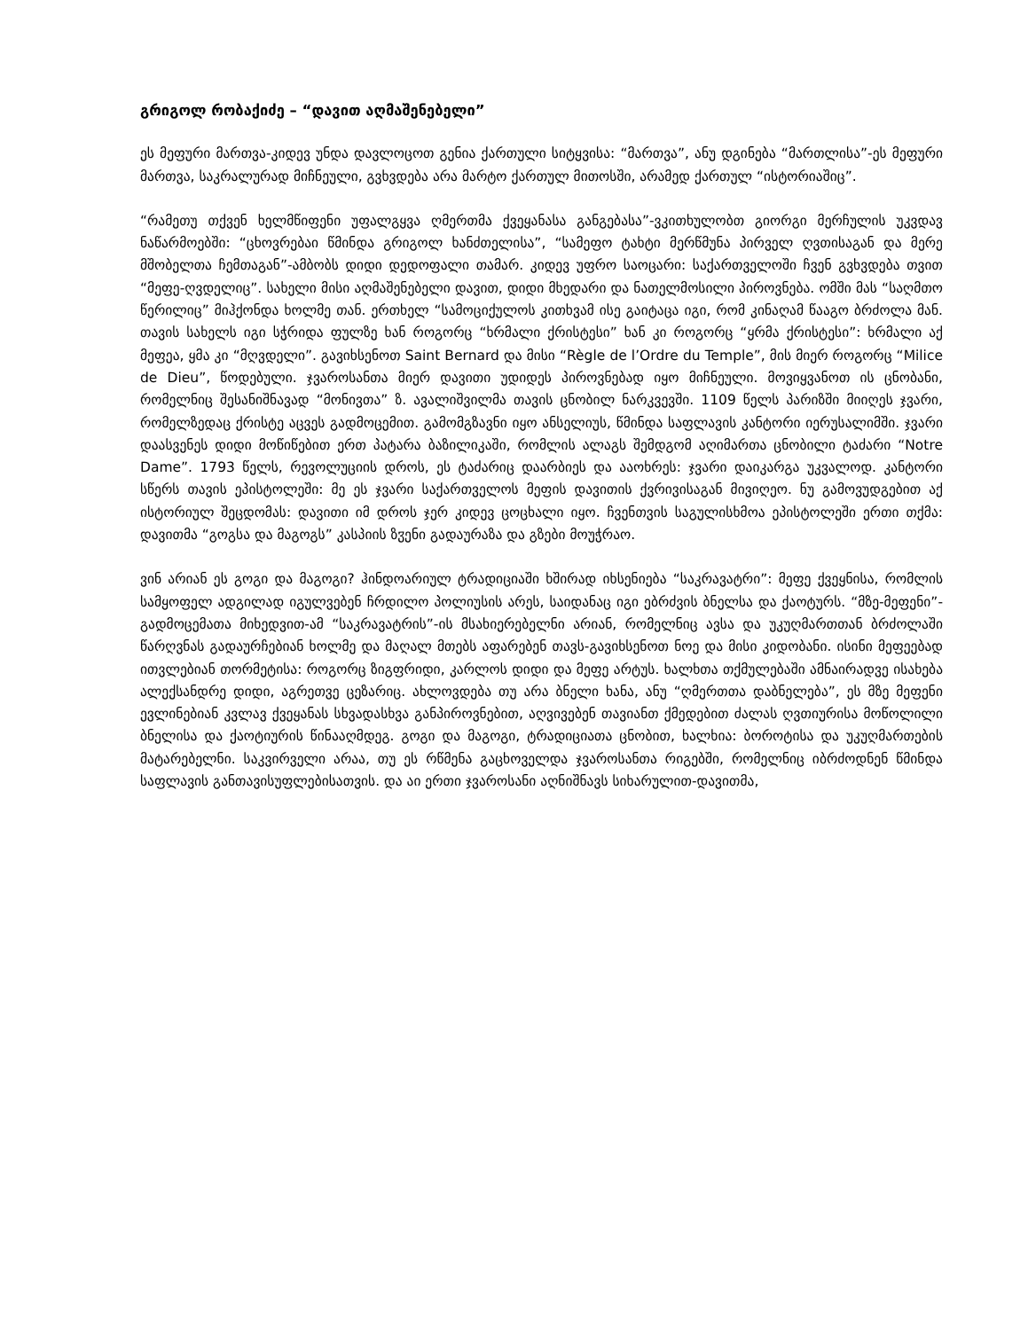გრიგოლ რობაქიძე – “დავით აღმაშენებელი”
ეს მეფური მართვა-კიდევ უნდა დავლოცოთ გენია ქართული სიტყვისა: “მართვა”, ანუ დგინება “მართლისა”-ეს მეფური მართვა, საკრალურად მიჩნეული, გვხვდება არა მარტო ქართულ მითოსში, არამედ ქართულ “ისტორიაშიც”.
“რამეთუ თქვენ ხელმწიფენი უფალგყვა ღმერთმა ქვეყანასა განგებასა”-ვკითხულობთ გიორგი მერჩულის უკვდავ ნაწარმოებში: “ცხოვრებაი წმინდა გრიგოლ ხანძთელისა”, “სამეფო ტახტი მერწმუნა პირველ ღვთისაგან და მერე მშობელთა ჩემთაგან”-ამბობს დიდი დედოფალი თამარ. კიდევ უფრო საოცარი: საქართველოში ჩვენ გვხვდება თვით “მეფე-ღვდელიც”. სახელი მისი აღმაშენებელი დავით, დიდი მხედარი და ნათელმოსილი პიროვნება. ომში მას “საღმთო წერილიც” მიჰქონდა ხოლმე თან. ერთხელ “სამოციქულოს კითხვამ ისე გაიტაცა იგი, რომ კინაღამ წააგო ბრძოლა მან. თავის სახელს იგი სჭრიდა ფულზე ხან როგორც “ხრმალი ქრისტესი” ხან კი როგორც “ყრმა ქრისტესი”: ხრმალი აქ მეფეა, ყმა კი “მღვდელი”. გავიხსენოთ Saint Bernard და მისი “Règle de l’Ordre du Temple”, მის მიერ როგორც “Milice de Dieu”, წოდებული. ჯვაროსანთა მიერ დავითი უდიდეს პიროვნებად იყო მიჩნეული. მოვიყვანოთ ის ცნობანი, რომელნიც შესანიშნავად “მონივთა” ზ. ავალიშვილმა თავის ცნობილ ნარკვევში. 1109 წელს პარიზში მიიღეს ჯვარი, რომელზედაც ქრისტე აცვეს გადმოცემით. გამომგზავნი იყო ანსელიუს, წმინდა საფლავის კანტორი იერუსალიმში. ჯვარი დაასვენეს დიდი მოწიწებით ერთ პატარა ბაზილიკაში, რომლის ალაგს შემდგომ აღიმართა ცნობილი ტაძარი “Notre Dame”. 1793 წელს, რევოლუციის დროს, ეს ტაძარიც დაარბიეს და ააოხრეს: ჯვარი დაიკარგა უკვალოდ. კანტორი სწერს თავის ეპისტოლეში: მე ეს ჯვარი საქართველოს მეფის დავითის ქვრივისაგან მივიღეო. ნუ გამოვუდგებით აქ ისტორიულ შეცდომას: დავითი იმ დროს ჯერ კიდევ ცოცხალი იყო. ჩვენთვის საგულისხმოა ეპისტოლეში ერთი თქმა: დავითმა “გოგსა და მაგოგს” კასპიის ზჳენი გადაურაზა და გზები მოუჭრაო.
ვინ არიან ეს გოგი და მაგოგი? ჰინდოარიულ ტრადიციაში ხშირად იხსენიება “საკრავატრი”: მეფე ქვეყნისა, რომლის სამყოფელ ადგილად იგულვებენ ჩრდილო პოლიუსის არეს, საიდანაც იგი ებრძვის ბნელსა და ქაოტურს. “მზე-მეფენი”-გადმოცემათა მიხედვით-ამ “საკრავატრის”-ის მსახიერებელნი არიან, რომელნიც ავსა და უკუღმართთან ბრძოლაში წარღვნას გადაურჩებიან ხოლმე და მაღალ მთებს აფარებენ თავს-გავიხსენოთ ნოე და მისი კიდობანი. ისინი მეფეებად ითვლებიან თორმეტისა: როგორც ზიგფრიდი, კარლოს დიდი და მეფე არტუს. ხალხთა თქმულებაში ამნაირადვე ისახება ალექსანდრე დიდი, აგრეთვე ცეზარიც. ახლოვდება თუ არა ბნელი ხანა, ანუ “ღმერთთა დაბნელება”, ეს მზე მეფენი ევლინებიან კვლავ ქვეყანას სხვადასხვა განპიროვნებით, აღვივებენ თავიანთ ქმედებით ძალას ღვთიურისა მოწოლილი ბნელისა და ქაოტიურის წინააღმდეგ. გოგი და მაგოგი, ტრადიციათა ცნობით, ხალხია: ბოროტისა და უკუღმართების მატარებელნი. საკვირველი არაა, თუ ეს რწმენა გაცხოველდა ჯვაროსანთა რიგებში, რომელნიც იბრძოდნენ წმინდა საფლავის განთავისუფლებისათვის. და აი ერთი ჯვაროსანი აღნიშნავს სიხარულით-დავითმა,